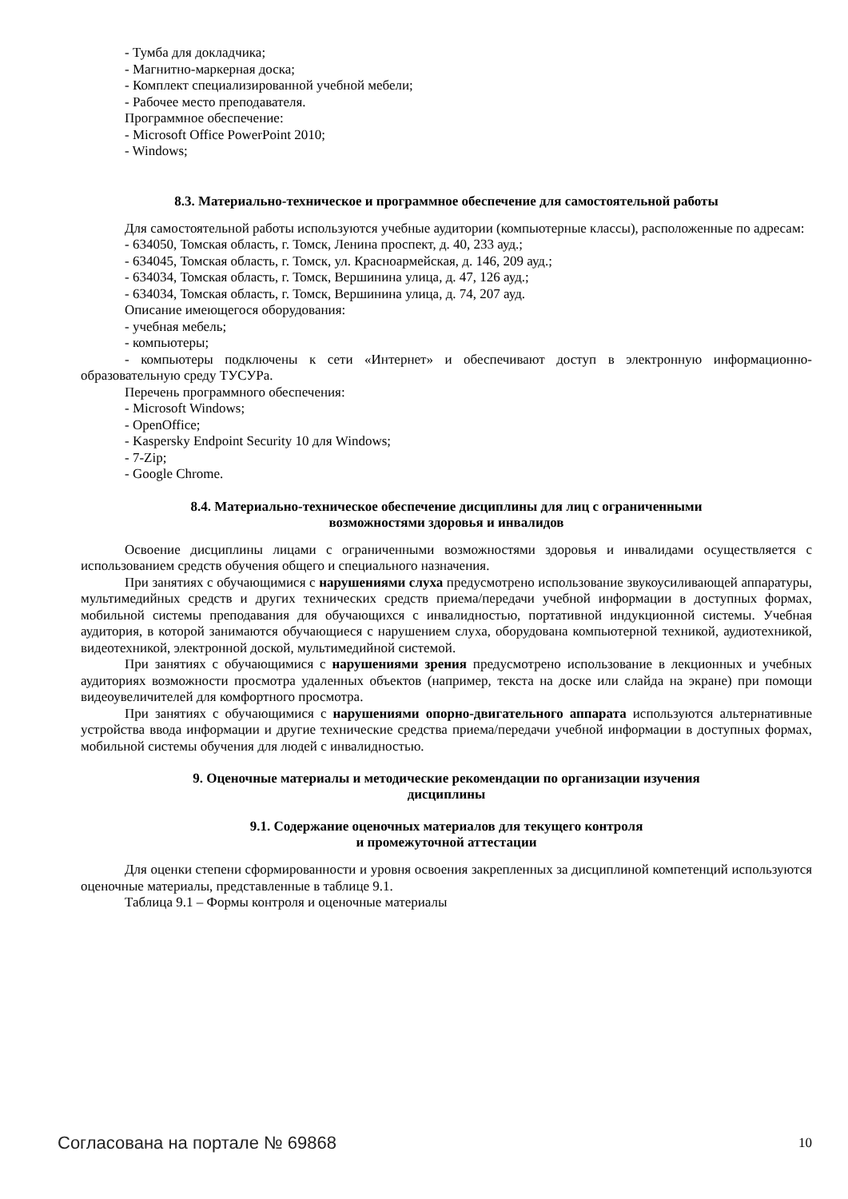- Тумба для докладчика;
- Магнитно-маркерная доска;
- Комплект специализированной учебной мебели;
- Рабочее место преподавателя.
Программное обеспечение:
- Microsoft Office PowerPoint 2010;
- Windows;
8.3. Материально-техническое и программное обеспечение для самостоятельной работы
Для самостоятельной работы используются учебные аудитории (компьютерные классы), расположенные по адресам:
- 634050, Томская область, г. Томск, Ленина проспект, д. 40, 233 ауд.;
- 634045, Томская область, г. Томск, ул. Красноармейская, д. 146, 209 ауд.;
- 634034, Томская область, г. Томск, Вершинина улица, д. 47, 126 ауд.;
- 634034, Томская область, г. Томск, Вершинина улица, д. 74, 207 ауд.
Описание имеющегося оборудования:
- учебная мебель;
- компьютеры;
- компьютеры подключены к сети «Интернет» и обеспечивают доступ в электронную информационно-образовательную среду ТУСУРа.
Перечень программного обеспечения:
- Microsoft Windows;
- OpenOffice;
- Kaspersky Endpoint Security 10 для Windows;
- 7-Zip;
- Google Chrome.
8.4. Материально-техническое обеспечение дисциплины для лиц с ограниченными
возможностями здоровья и инвалидов
Освоение дисциплины лицами с ограниченными возможностями здоровья и инвалидами осуществляется с использованием средств обучения общего и специального назначения.
При занятиях с обучающимися с нарушениями слуха предусмотрено использование звукоусиливающей аппаратуры, мультимедийных средств и других технических средств приема/передачи учебной информации в доступных формах, мобильной системы преподавания для обучающихся с инвалидностью, портативной индукционной системы. Учебная аудитория, в которой занимаются обучающиеся с нарушением слуха, оборудована компьютерной техникой, аудиотехникой, видеотехникой, электронной доской, мультимедийной системой.
При занятиях с обучающимися с нарушениями зрения предусмотрено использование в лекционных и учебных аудиториях возможности просмотра удаленных объектов (например, текста на доске или слайда на экране) при помощи видеоувеличителей для комфортного просмотра.
При занятиях с обучающимися с нарушениями опорно-двигательного аппарата используются альтернативные устройства ввода информации и другие технические средства приема/передачи учебной информации в доступных формах, мобильной системы обучения для людей с инвалидностью.
9. Оценочные материалы и методические рекомендации по организации изучения
дисциплины
9.1. Содержание оценочных материалов для текущего контроля
и промежуточной аттестации
Для оценки степени сформированности и уровня освоения закрепленных за дисциплиной компетенций используются оценочные материалы, представленные в таблице 9.1.
Таблица 9.1 – Формы контроля и оценочные материалы
Согласована на портале № 69868 10